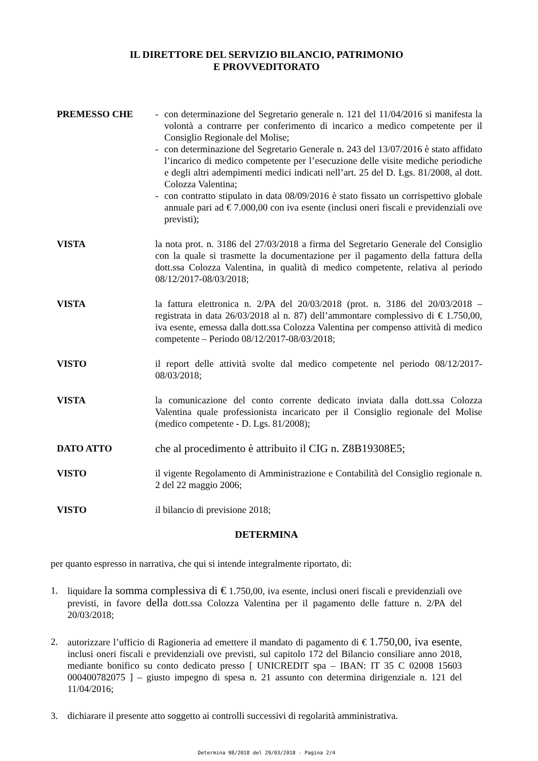IL DIRETTORE DEL SERVIZIO BILANCIO, PATRIMONIO
E PROVVEDITORATO
PREMESSO CHE - con determinazione del Segretario generale n. 121 del 11/04/2016 si manifesta la volontà a contrarre per conferimento di incarico a medico competente per il Consiglio Regionale del Molise;
- con determinazione del Segretario Generale n. 243 del 13/07/2016 è stato affidato l’incarico di medico competente per l’esecuzione delle visite mediche periodiche e degli altri adempimenti medici indicati nell’art. 25 del D. Lgs. 81/2008, al dott. Colozza Valentina;
- con contratto stipulato in data 08/09/2016 è stato fissato un corrispettivo globale annuale pari ad € 7.000,00 con iva esente (inclusi oneri fiscali e previdenziali ove previsti);
VISTA la nota prot. n. 3186 del 27/03/2018 a firma del Segretario Generale del Consiglio con la quale si trasmette la documentazione per il pagamento della fattura della dott.ssa Colozza Valentina, in qualità di medico competente, relativa al periodo 08/12/2017-08/03/2018;
VISTA la fattura elettronica n. 2/PA del 20/03/2018 (prot. n. 3186 del 20/03/2018 – registrata in data 26/03/2018 al n. 87) dell’ammontare complessivo di € 1.750,00, iva esente, emessa dalla dott.ssa Colozza Valentina per compenso attività di medico competente – Periodo 08/12/2017-08/03/2018;
VISTO il report delle attività svolte dal medico competente nel periodo 08/12/2017-08/03/2018;
VISTA la comunicazione del conto corrente dedicato inviata dalla dott.ssa Colozza Valentina quale professionista incaricato per il Consiglio regionale del Molise (medico competente - D. Lgs. 81/2008);
DATO ATTO
che al procedimento è attribuito il CIG n. Z8B19308E5;
VISTO il vigente Regolamento di Amministrazione e Contabilità del Consiglio regionale n. 2 del 22 maggio 2006;
VISTO il bilancio di previsione 2018;
DETERMINA
per quanto espresso in narrativa, che qui si intende integralmente riportato, di:
1. liquidare la somma complessiva di € 1.750,00, iva esente, inclusi oneri fiscali e previdenziali ove previsti, in favore della dott.ssa Colozza Valentina per il pagamento delle fatture n. 2/PA del 20/03/2018;
2. autorizzare l’ufficio di Ragioneria ad emettere il mandato di pagamento di € 1.750,00, iva esente, inclusi oneri fiscali e previdenziali ove previsti, sul capitolo 172 del Bilancio consiliare anno 2018, mediante bonifico su conto dedicato presso [ UNICREDIT spa – IBAN: IT 35 C 02008 15603 000400782075 ] – giusto impegno di spesa n. 21 assunto con determina dirigenziale n. 121 del 11/04/2016;
3. dichiarare il presente atto soggetto ai controlli successivi di regolarità amministrativa.
Determina 98/2018 del 29/03/2018 - Pagina 2/4